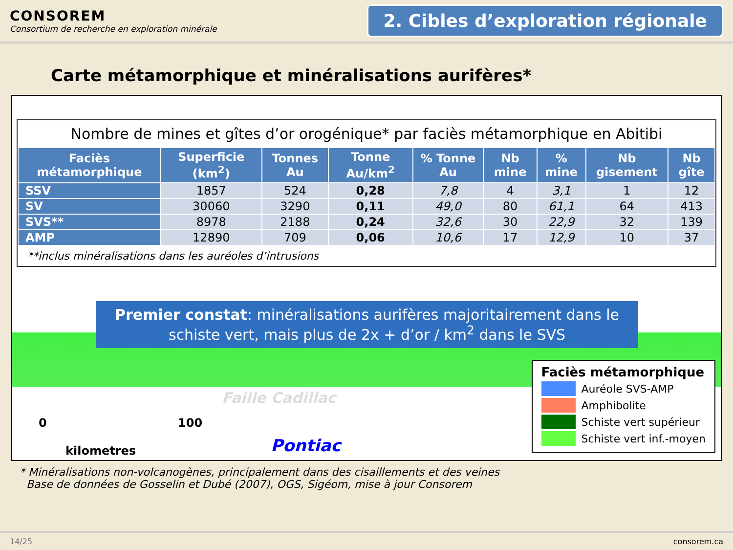CONSOREM
Consortium de recherche en exploration minérale
2. Cibles d’exploration régionale
Carte métamorphique et minéralisations aurifères*
Nombre de mines et gîtes d’or orogénique* par faciès métamorphique en Abitibi
| Faciès métamorphique | Superficie (km<sup>2</sup>) | Tonnes Au | Tonne Au/km<sup>2</sup> | % Tonne Au | Nb mine | % mine | Nb gisement | Nb gîte |
| --- | --- | --- | --- | --- | --- | --- | --- | --- |
| SSV | 1857 | 524 | 0,28 | 7,8 | 4 | 3,1 | 1 | 12 |
| SV | 30060 | 3290 | 0,11 | 49,0 | 80 | 61,1 | 64 | 413 |
| SVS** | 8978 | 2188 | 0,24 | 32,6 | 30 | 22,9 | 32 | 139 |
| AMP | 12890 | 709 | 0,06 | 10,6 | 17 | 12,9 | 10 | 37 |
**inclus minéralisations dans les auréoles d’intrusions
Premier constat: minéralisations aurifères majoritairement dans le schiste vert, mais plus de 2x + d’or / km<sup>2</sup> dans le SVS
Faille Cadillac
0 100
kilometres Pontiac
Faciès métamorphique
Auréole SVS-AMP
Amphibolite
Schiste vert supérieur
Schiste vert inf.-moyen
* Minéralisations non-volcanogènes, principalement dans des cisaillements et des veines
Base de données de Gosselin et Dubé (2007), OGS, Sigéom, mise à jour Consorem
14/25 consorem.ca